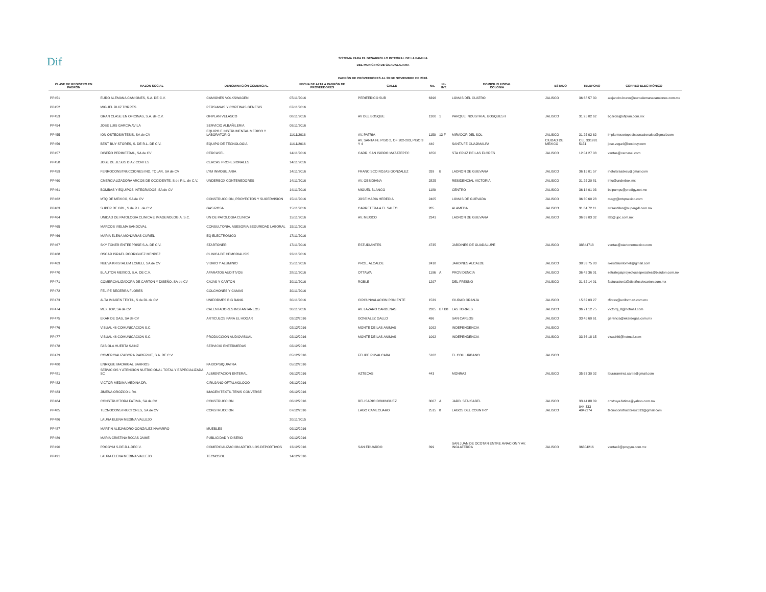Dif
SISTEMA PARA EL DESARROLLO INTEGRAL DE LA FAMILIA
DEL MUNICIPIO DE GUADALAJARA
PADRÓN DE PROVEEDORES AL 30 DE NOVIEMBRE DE 2018.
| CLAVE DE REGISTRO EN PADRÓN | RAZON SOCIAL | DENOMINACIÓN COMERCIAL | FECHA DE ALTA A PADRÓN DE PROVEEDORES | CALLE | No. | No. INT. | DOMICILIO FISCAL COLONIA | ESTADO | TELEFONO | CORREO ELECTRÓNICO |
| --- | --- | --- | --- | --- | --- | --- | --- | --- | --- | --- |
| PP451 | EURO ALEMANA CAMIONES, S.A. DE C.V. | CAMIONES VOLKSWAGEN | 07/11/2016 | PERIFERICO SUR | 6396 | | LOMAS DEL CUATRO | JALISCO | 36 68 57 30 | alejandro.bravo@euroalemanacamiones.com.mx |
| PP452 | MIGUEL RUIZ TORRES | PERSIANAS Y CORTINAS GENESIS | 07/11/2016 | | | | | | | |
| PP453 | GRAN CLASE EN OFICINAS, S.A. de C.V. | OFIPLAN VELASCO | 08/11/2016 | AV DEL BOSQUE | 1300 | 1 | PARQUE INDUSTRIAL BOSQUES II | JALISCO | 31 25 02 62 | bgarcia@ofiplan.com.mx |
| PP454 | JOSE LUIS GARCIA AVILA | SERVICIO ALBAÑILERIA | 09/11/2016 | | | | | | | |
| PP455 | ION OSTEOSINTESIS, SA de CV | EQUIPO E INSTRUMENTAL MEDICO Y LABORATORIO | 11/11/2016 | AV. PATRIA | 1150 | 13 F | MIRADOR DEL SOL | JALISCO | 31 25 02 62 | implantesortopedicosnacionales@gmail.com |
| PP456 | BEST BUY STORES, S. DE R.L. DE C.V. | EQUIPO DE TECNOLOGIA | 11/11/2016 | AV. SANTA FE PISO 2, OF 202-203, PISO 3 Y 4 | 440 | | SANTA FE CUAJIMALPA | CIUDAD DE MEXICO | CEL 331991 5151 | jose.vega4@bestbuy.com |
| PP457 | DISEÑO PERIMETRAL, SA de CV | CERCASEL | 14/11/2016 | CARR. SAN ISIDRO MAZATEPEC | 1850 | | STA CRUZ DE LAS FLORES | JALISCO | 12 04 27 08 | ventas@cercasel.com |
| PP458 | JOSE DE JESUS DIAZ CORTES | CERCAS PROFESIONALES | 14/11/2016 | | | | | | | |
| PP459 | FERROCONSTRUCCIONES IND. TOLAR, SA de CV | LYM INMOBILIARIA | 14/11/2016 | FRANCISCO ROJAS GONZALEZ | 339 | B | LADRON DE GUEVARA | JALISCO | 36 15 01 57 | indtolarsadecv@gmail.com |
| PP460 | CMERCIALIZADORA ARCOS DE OCCIDENTE, S de R.L. de C.V. | UNDERBOX CONTENEDORES | 14/11/2016 | AV. OBSIDIANA | 2825 | | RESIDENCIAL VICTORIA | JALISCO | 31 25 20 81 | info@underbox.mx |
| PP461 | BOMBAS Y EQUIPOS INTEGRADOS, SA de CV | | 14/11/2016 | MIGUEL BLANCO | 1180 | | CENTRO | JALISCO | 36 14 01 93 | beipumps@prodigy.net.mx |
| PP462 | MTQ DE MEXICO, SA de CV | CONSTRUCCION, PROYECTOS Y SUOERVISION | 15/11/2016 | JOSE MARIA HEREDIA | 2405 | | LOMAS DE GUEVARA | JALISCO | 36 30 60 28 | magy@mtqmexico.com |
| PP463 | SUPER DE GDL, S de R.L. de C.V. | GAS ROSA | 15/11/2016 | CARRETERA A EL SALTO | 285 | | ALAMEDA | JALISCO | 31 64 72 11 | mfsantillan@supergdl.com.mx |
| PP464 | UNIDAD DE PATOLOGIA CLINICA E IMAGENOLOGIA, S.C. | UN DE PATOLOGIA CLINICA | 15/11/2016 | AV. MEXICO | 2341 | | LADRON DE GUEVARA | JALISCO | 36 69 03 32 | lab@upc.com.mx |
| PP465 | MARCOS VIELMA SANDOVAL | CONSULTORIA, ASESORIA SEGURIDAD LABORAL | 15/11/2016 | | | | | | | |
| PP466 | MARIA ELENA MONJARAS CURIEL | EQ ELECTRONICO | 17/11/2016 | | | | | | | |
| PP467 | SKY TONER ENTERPRISE S.A. DE C.V. | STARTONER | 17/11/2016 | ESTUDIANTES | 4735 | | JARDINES DE GUADALUPE | JALISCO | 38844718 | ventas@startonermexico.com |
| PP468 | OSCAR ISRAEL RODRIGUEZ MENDEZ | CLINICA DE HEMODIALISIS | 22/11/2016 | | | | | | | |
| PP469 | NUEVA KRISTALUM LOMELI, SA de CV | VIDRIO Y ALUMINIO | 25/11/2016 | PROL. ALCALDE | 2418 | | JARDINES ALCALDE | JALISCO | 38 53 75 83 | nkristalumlomeli@gmail.com |
| PP470 | BLAUTON MEXICO, S.A. DE C.V. | APARATOS AUDITIVOS | 28/11/2016 | OTTAWA | 1196 | A | PROVIDENCIA | JALISCO | 36 42 36 01 | estrategiaproyectosespeciales@blauton.com.mx |
| PP471 | COMERCIALIZADORA DE CARTON Y DISEÑO, SA de CV | CAJAS Y CARTON | 30/11/2016 | ROBLE | 1297 | | DEL FRESNO | JALISCO | 31 62 14 01 | facturacion1@diseñosdecarton.com.mx |
| PP472 | FELIPE BECERRA FLORES | COLCHONES Y CAMAS | 30/11/2016 | | | | | | | |
| PP473 | ALTA IMAGEN TEXTIL, S de RL de CV | UNIFORMES BIG BANG | 30/11/2016 | CIRCUNVALACION PONIENTE | 1539 | | CIUDAD GRANJA | JALISCO | 15 62 03 27 | rflores@uniformart.com.mx |
| PP474 | MEX TOP, SA de CV | CALENTADORES INSTANTANEOS | 30/11/2016 | AV. LAZARO CARDENAS | 2305 | B7 B8 | LAS TORRES | JALISCO | 36 71 12 75 | victordj_8@hotmail.com |
| PP475 | EKAR DE GAS, SA de CV | ARTICULOS PARA EL HOGAR | 02/12/2016 | GONZALEZ GALLO | 496 | | SAN CARLOS | JALISCO | 33 45 60 61 | gerencia@ekardegas.com.mx |
| PP476 | VISUAL 46 COMUNICACION S.C. | | 02/12/2016 | MONTE DE LAS ANIMAS | 1092 | | INDEPENDENCIA | JALISCO | | |
| PP477 | VISUAL 46 COMUNICACION S.C. | PRODUCCION AUDIOVISUAL | 02/12/2016 | MONTE DE LAS ANIMAS | 1092 | | INDEPENDENCIA | JALISCO | 33 36 18 15 | visual46@hotmail.com |
| PP478 | FABIOLA HUERTA SAINZ | SERVICIO ENFERMERAS | 02/12/2016 | | | | | | | |
| PP479 | COMERCIALIZADORA RAPIFRUIT, S.A. DE C.V. | | 05/12/2016 | FELIPE RUVALCABA | 5162 | | EL COLI URBANO | JALISCO | | |
| PP480 | ENRIQUE MADRIGAL BARRIOS | PAIDOPSIQUIATRA | 05/12/2016 | | | | | | | |
| PP481 | SERVICIOS Y ATENCION NUTRICIONAL TOTAL Y ESPECIALIZADA SC | ALIMENTACION ENTERAL | 06/12/2016 | AZTECAS | 443 | | MONRAZ | JALISCO | 35 63 30 02 | lauraramirez.sante@gmail.com |
| PP482 | VICTOR MEDINA MEDINA DR. | CIRUJANO OFTALMOLOGO | 06/12/2016 | | | | | | | |
| PP483 | JIMENA OROZCO LIRA | IMAGEN TEXTIL TENIS CONVERSE | 06/12/2016 | | | | | | | |
| PP484 | CONSTRUCTORA FATIMA, SA de CV | CONSTRUCCION | 06/12/2016 | BELISARIO DOMINGUEZ | 3007 | A | JARD. STA ISABEL | JALISCO | 33 44 88 89 | cnstruye.fatima@yahoo.com.mx |
| PP485 | TECNOCONSTRUCTORES, SA de CV | CONSTRUCCION | 07/12/2016 | LAGO CAMECUARO | 2515 | 8 | LAGOS DEL COUNTRY | JALISCO | 044 333 4042274 | tecnoconstructores2013@gmail.com |
| PP486 | LAURA ELENA MEDINA VALLEJO | | 20/11/2015 | | | | | | | |
| PP487 | MARTIN ALEJANDRO GONZALEZ NAVARRO | MUEBLES | 09/12/2016 | | | | | | | |
| PP489 | MARIA CRISTINA ROJAS JAIME | PUBLICIDAD Y DISEÑO | 09/12/2016 | | | | | | | |
| PP490 | PROGYM S.DE.R.L.DEC.V. | COMERCIALIZACION ARTICULOS DEPORTIVOS | 13/12/2016 | SAN EDUARDO | 399 | | SAN JUAN DE OCOTAN ENTRE AVIACION Y AV. INGLATERRA | JALISCO | 36304216 | ventas2@progym.com.mx |
| PP491 | LAURA ELENA MEDINA VALLEJO | TECNOSOL | 14/12/2016 | | | | | | | |